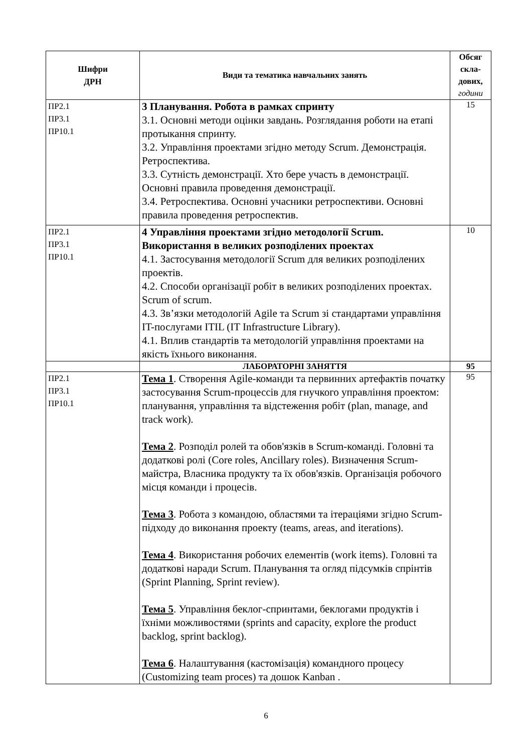| Шифри ДРН | Види та тематика навчальних занять | Обсяг скла- дових, години |
| --- | --- | --- |
| ПР2.1 ПР3.1 ПР10.1 | 3 Планування. Робота в рамках спринту 3.1. Основні методи оцінки завдань. Розглядання роботи на етапі протыкання спринту. 3.2. Управління проектами згідно методу Scrum. Демонстрація. Ретроспектива. 3.3. Сутність демонстрації. Хто бере участь в демонстрації. Основні правила проведення демонстрації. 3.4. Ретроспектива. Основні учасники ретроспективи. Основні правила проведення ретроспектив. | 15 |
| ПР2.1 ПР3.1 ПР10.1 | 4 Управління проектами згідно методології Scrum. Використання в великих розподілених проектах 4.1. Застосування методології Scrum для великих розподілених проектів. 4.2. Способи організації робіт в великих розподілених проектах. Scrum of scrum. 4.3. Зв’язки методологій Agile та Scrum зі стандартами управління IT-послугами ITIL (IT Infrastructure Library). 4.1. Вплив стандартів та методологій управління проектами на якість їхнього виконання. | 10 |
| | ЛАБОРАТОРНІ ЗАНЯТТЯ | 95 |
| ПР2.1 ПР3.1 ПР10.1 | Тема 1 . Створення Agile-команди та первинних артефактів початку застосування Scrum-процессів для гнучкого управління проектом: планування, управління та відстеження робіт (plan, manage, and track work). Тема 2 . Розподіл ролей та обов'язків в Scrum-команді. Головні та додаткові ролі (Core roles, Ancillary roles). Визначення Scrum-майстра, Власника продукту та їх обов'язків. Організація робочого місця команди і процесів. Тема 3 . Робота з командою, областями та ітераціями згідно Scrum-підходу до виконання проекту (teams, areas, and iterations). Тема 4 . Використання робочих елементів (work items). Головні та додаткові наради Scrum. Планування та огляд підсумків спрінтів (Sprint Planning, Sprint review). Тема 5 . Управління беклог-спринтами, беклогами продуктів і їхніми можливостями (sprints and capacity, explore the product backlog, sprint backlog). Тема 6 . Налаштування (кастомізація) командного процесу (Customizing team proces) та дошок Kanban . | 95 |
6